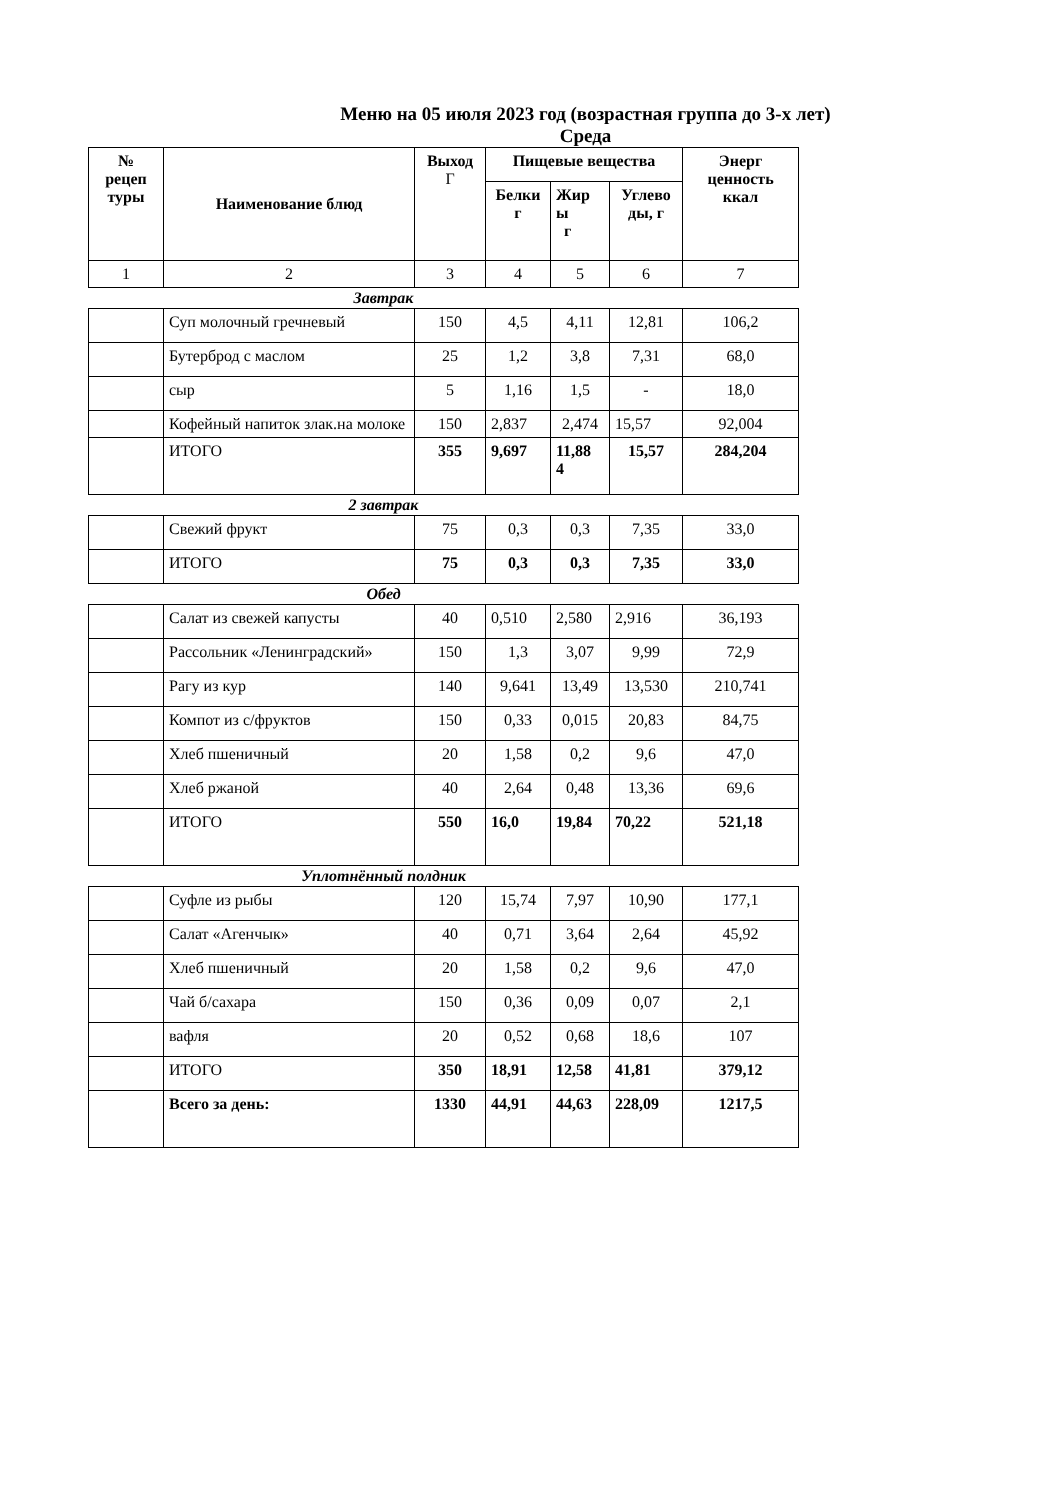Меню на 05 июля 2023 год (возрастная группа до 3-х лет)
Среда
| № рецеп туры | Наименование блюд | Выход Г | Пищевые вещества | | | Энерг ценность ккал |
| --- | --- | --- | --- | --- | --- | --- |
| | | | Белки г | Жир ы г | Углево ды, г | |
| 1 | 2 | 3 | 4 | 5 | 6 | 7 |
Завтрак
| | Суп молочный гречневый | 150 | 4,5 | 4,11 | 12,81 | 106,2 |
| | Бутерброд с маслом | 25 | 1,2 | 3,8 | 7,31 | 68,0 |
| | сыр | 5 | 1,16 | 1,5 | - | 18,0 |
| | Кофейный напиток злак.на молоке | 150 | 2,837 | 2,474 | 15,57 | 92,004 |
| | ИТОГО | 355 | 9,697 | 11,88 4 | 15,57 | 284,204 |
2 завтрак
| | Свежий фрукт | 75 | 0,3 | 0,3 | 7,35 | 33,0 |
| | ИТОГО | 75 | 0,3 | 0,3 | 7,35 | 33,0 |
Обед
| | Салат из свежей капусты | 40 | 0,510 | 2,580 | 2,916 | 36,193 |
| | Рассольник «Ленинградский» | 150 | 1,3 | 3,07 | 9,99 | 72,9 |
| | Рагу из кур | 140 | 9,641 | 13,49 | 13,530 | 210,741 |
| | Компот из с/фруктов | 150 | 0,33 | 0,015 | 20,83 | 84,75 |
| | Хлеб пшеничный | 20 | 1,58 | 0,2 | 9,6 | 47,0 |
| | Хлеб ржаной | 40 | 2,64 | 0,48 | 13,36 | 69,6 |
| | ИТОГО | 550 | 16,0 | 19,84 | 70,22 | 521,18 |
Уплотнённый полдник
| | Суфле из рыбы | 120 | 15,74 | 7,97 | 10,90 | 177,1 |
| | Салат «Агенчык» | 40 | 0,71 | 3,64 | 2,64 | 45,92 |
| | Хлеб пшеничный | 20 | 1,58 | 0,2 | 9,6 | 47,0 |
| | Чай б/сахара | 150 | 0,36 | 0,09 | 0,07 | 2,1 |
| | вафля | 20 | 0,52 | 0,68 | 18,6 | 107 |
| | ИТОГО | 350 | 18,91 | 12,58 | 41,81 | 379,12 |
| | Всего за день: | 1330 | 44,91 | 44,63 | 228,09 | 1217,5 |